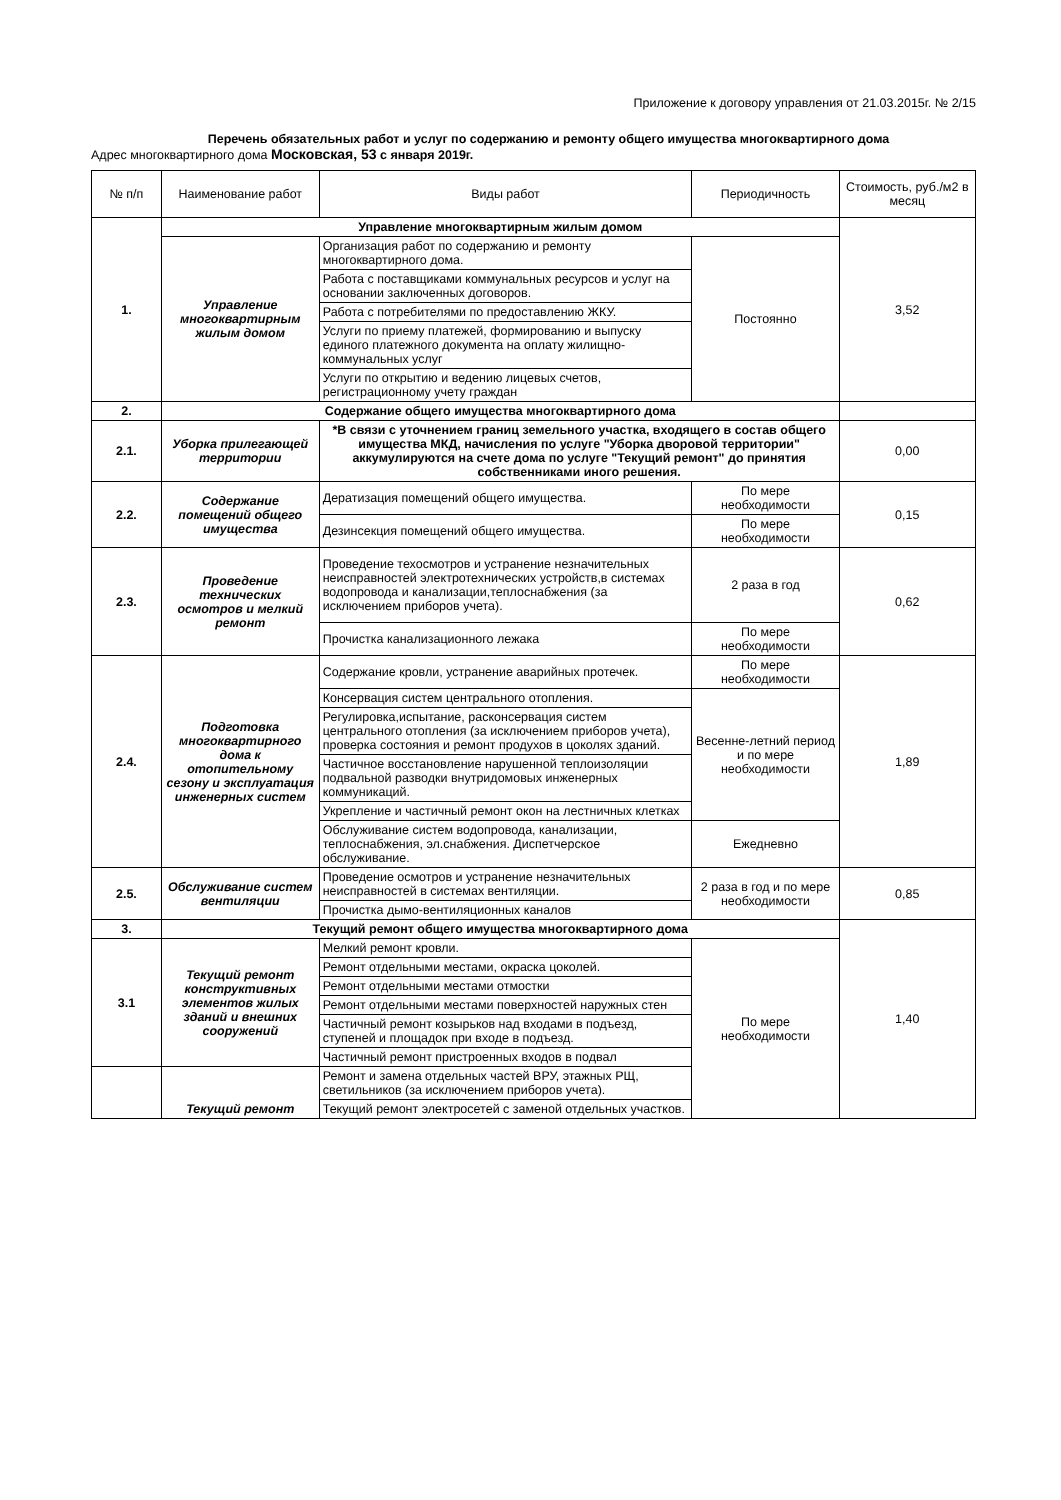Приложение к договору управления от 21.03.2015г. № 2/15
Перечень обязательных работ и услуг по содержанию и ремонту общего имущества многоквартирного дома
Адрес многоквартирного дома Московская, 53 с января 2019г.
| № п/п | Наименование работ | Виды работ | Периодичность | Стоимость, руб./м2 в месяц |
| --- | --- | --- | --- | --- |
| 1. | Управление многоквартирным жилым домом | | | 3,52 |
| | Управление многоквартирным жилым домом | Организация работ по содержанию и ремонту многоквартирного дома. | Постоянно | |
| | | Работа с поставщиками коммунальных ресурсов и услуг на основании заключенных договоров. | | |
| | | Работа с потребителями по предоставлению ЖКУ. | | |
| | | Услуги по приему платежей, формированию и выпуску единого платежного документа на оплату жилищно-коммунальных услуг | | |
| | | Услуги по открытию и ведению лицевых счетов, регистрационному учету граждан | | |
| 2. | Содержание общего имущества многоквартирного дома | | | |
| 2.1. | Уборка прилегающей территории | *В связи с уточнением границ земельного участка, входящего в состав общего имущества МКД, начисления по услуге "Уборка дворовой территории" аккумулируются на счете дома по услуге "Текущий ремонт" до принятия собственниками иного решения. | | 0,00 |
| 2.2. | Содержание помещений общего имущества | Дератизация помещений общего имущества. | По мере необходимости | 0,15 |
| | | Дезинсекция помещений общего имущества. | По мере необходимости | |
| 2.3. | Проведение технических осмотров и мелкий ремонт | Проведение техосмотров и устранение незначительных неисправностей электротехнических устройств,в системах водопровода и канализации,теплоснабжения (за исключением приборов учета). | 2 раза в год | 0,62 |
| | | Прочистка канализационного лежака | По мере необходимости | |
| 2.4. | Подготовка многоквартирного дома к отопительному сезону и эксплуатация инженерных систем | Содержание кровли, устранение аварийных протечек. | По мере необходимости | 1,89 |
| | | Консервация систем центрального отопления. | Весенне-летний период и по мере необходимости | |
| | | Регулировка,испытание, расконсервация систем центрального отопления (за исключением приборов учета), проверка состояния и ремонт продухов в цоколях зданий. | | |
| | | Частичное восстановление нарушенной теплоизоляции подвальной разводки внутридомовых инженерных коммуникаций. | | |
| | | Укрепление и частичный ремонт окон на лестничных клетках | | |
| | | Обслуживание систем водопровода, канализации, теплоснабжения, эл.снабжения. Диспетчерское обслуживание. | Ежедневно | |
| 2.5. | Обслуживание систем вентиляции | Проведение осмотров и устранение незначительных неисправностей в системах вентиляции. | 2 раза в год и по мере необходимости | 0,85 |
| | | Прочистка дымо-вентиляционных каналов | | |
| 3. | Текущий ремонт общего имущества многоквартирного дома | | | 1,40 |
| 3.1 | Текущий ремонт конструктивных элементов жилых зданий и внешних сооружений | Мелкий ремонт кровли. | По мере необходимости | |
| | | Ремонт отдельными местами, окраска цоколей. | | |
| | | Ремонт отдельными местами отмостки | | |
| | | Ремонт отдельными местами поверхностей наружных стен | | |
| | | Частичный ремонт козырьков над входами в подъезд, ступеней и площадок при входе в подъезд. | | |
| | | Частичный ремонт пристроенных входов в подвал | | |
| | Текущий ремонт | Ремонт и замена отдельных частей ВРУ, этажных РЩ, светильников (за исключением приборов учета). | | |
| | | Текущий ремонт электросетей с заменой отдельных участков. | | |